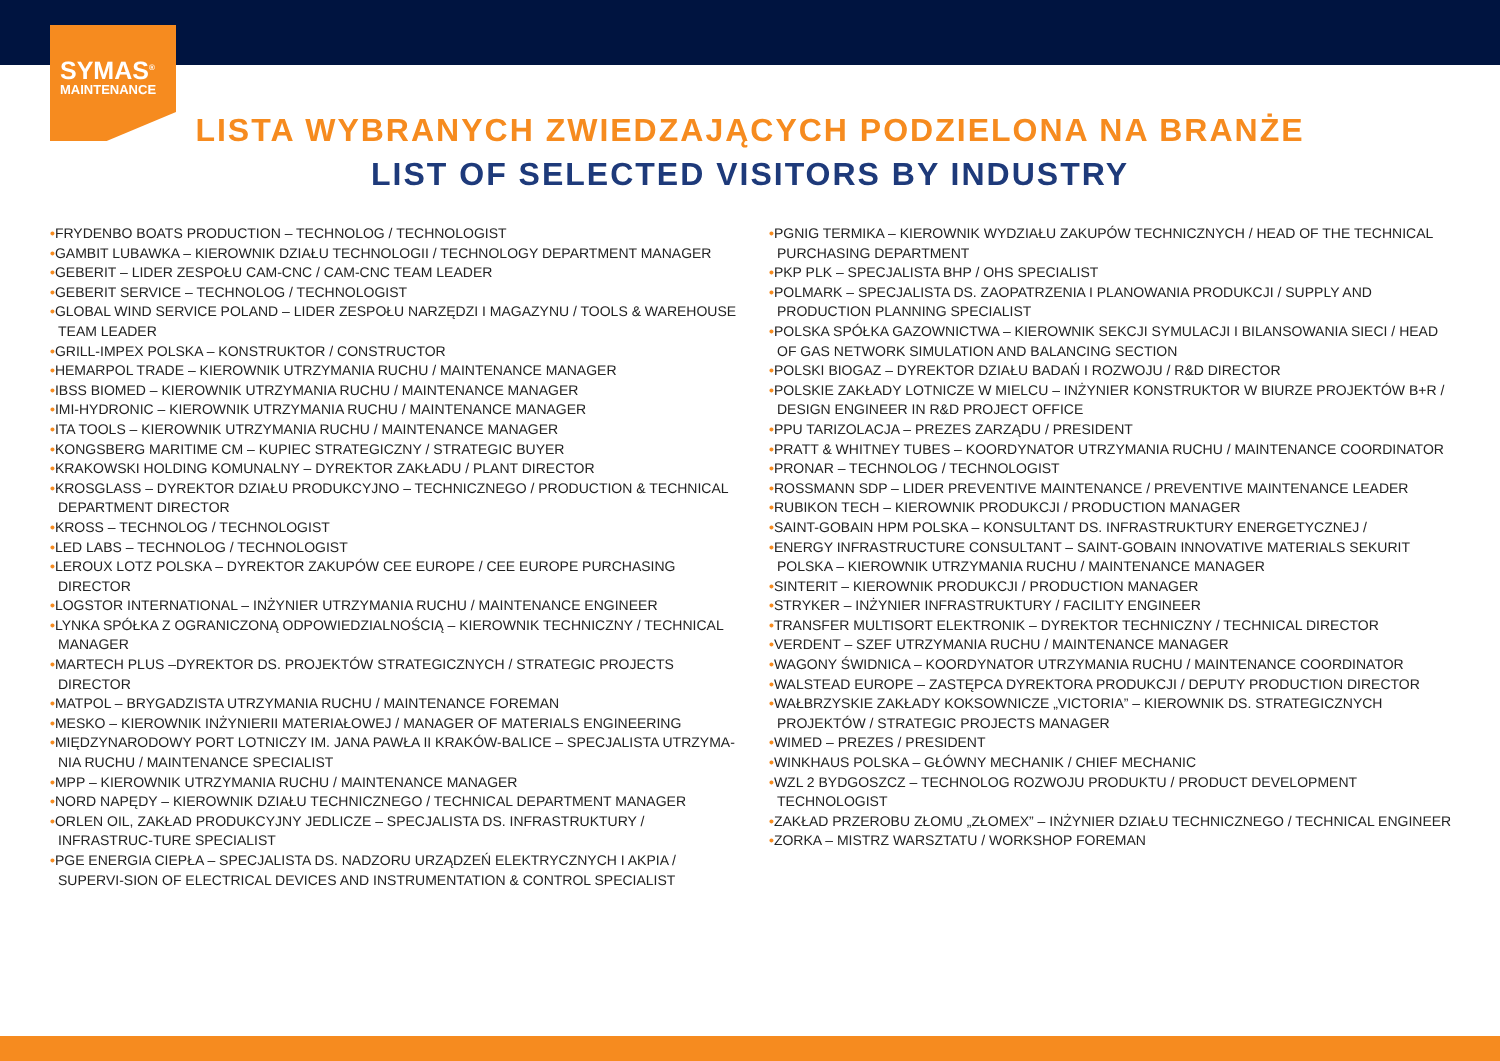SYMAS<sup>®</sup>
MAINTENANCE
LISTA WYBRANYCH ZWIEDZAJĄCYCH PODZIELONA NA BRANŻE
LIST OF SELECTED VISITORS BY INDUSTRY
•FRYDENBO BOATS PRODUCTION – TECHNOLOG / TECHNOLOGIST
•GAMBIT LUBAWKA – KIEROWNIK DZIAŁU TECHNOLOGII / TECHNOLOGY DEPARTMENT MANAGER
•GEBERIT – LIDER ZESPOŁU CAM-CNC / CAM-CNC TEAM LEADER
•GEBERIT SERVICE – TECHNOLOG / TECHNOLOGIST
•GLOBAL WIND SERVICE POLAND – LIDER ZESPOŁU NARZĘDZI I MAGAZYNU / TOOLS & WAREHOUSE TEAM LEADER
•GRILL-IMPEX POLSKA – KONSTRUKTOR / CONSTRUCTOR
•HEMARPOL TRADE – KIEROWNIK UTRZYMANIA RUCHU / MAINTENANCE MANAGER
•IBSS BIOMED – KIEROWNIK UTRZYMANIA RUCHU / MAINTENANCE MANAGER
•IMI-HYDRONIC – KIEROWNIK UTRZYMANIA RUCHU / MAINTENANCE MANAGER
•ITA TOOLS – KIEROWNIK UTRZYMANIA RUCHU / MAINTENANCE MANAGER
•KONGSBERG MARITIME CM – KUPIEC STRATEGICZNY / STRATEGIC BUYER
•KRAKOWSKI HOLDING KOMUNALNY – DYREKTOR ZAKŁADU / PLANT DIRECTOR
•KROSGLASS – DYREKTOR DZIAŁU PRODUKCYJNO – TECHNICZNEGO / PRODUCTION & TECHNICAL DEPARTMENT DIRECTOR
•KROSS – TECHNOLOG / TECHNOLOGIST
•LED LABS – TECHNOLOG / TECHNOLOGIST
•LEROUX LOTZ POLSKA – DYREKTOR ZAKUPÓW CEE EUROPE / CEE EUROPE PURCHASING DIRECTOR
•LOGSTOR INTERNATIONAL – INŻYNIER UTRZYMANIA RUCHU / MAINTENANCE ENGINEER
•LYNKA SPÓŁKA Z OGRANICZONĄ ODPOWIEDZIALNOŚCIĄ – KIEROWNIK TECHNICZNY / TECHNICAL MANAGER
•MARTECH PLUS –DYREKTOR DS. PROJEKTÓW STRATEGICZNYCH / STRATEGIC PROJECTS DIRECTOR
•MATPOL – BRYGADZISTA UTRZYMANIA RUCHU / MAINTENANCE FOREMAN
•MESKO – KIEROWNIK INŻYNIERII MATERIAŁOWEJ / MANAGER OF MATERIALS ENGINEERING
•MIĘDZYNARODOWY PORT LOTNICZY IM. JANA PAWŁA II KRAKÓW-BALICE – SPECJALISTA UTRZYMA-NIA RUCHU / MAINTENANCE SPECIALIST
•MPP – KIEROWNIK UTRZYMANIA RUCHU / MAINTENANCE MANAGER
•NORD NAPĘDY – KIEROWNIK DZIAŁU TECHNICZNEGO / TECHNICAL DEPARTMENT MANAGER
•ORLEN OIL, ZAKŁAD PRODUKCYJNY JEDLICZE – SPECJALISTA DS. INFRASTRUKTURY / INFRASTRUC-TURE SPECIALIST
•PGE ENERGIA CIEPŁA – SPECJALISTA DS. NADZORU URZĄDZEŃ ELEKTRYCZNYCH I AKPIA / SUPERVI-SION OF ELECTRICAL DEVICES AND INSTRUMENTATION & CONTROL SPECIALIST
•PGNIG TERMIKA – KIEROWNIK WYDZIAŁU ZAKUPÓW TECHNICZNYCH / HEAD OF THE TECHNICAL PURCHASING DEPARTMENT
•PKP PLK – SPECJALISTA BHP / OHS SPECIALIST
•POLMARK – SPECJALISTA DS. ZAOPATRZENIA I PLANOWANIA PRODUKCJI / SUPPLY AND PRODUCTION PLANNING SPECIALIST
•POLSKA SPÓŁKA GAZOWNICTWA – KIEROWNIK SEKCJI SYMULACJI I BILANSOWANIA SIECI / HEAD OF GAS NETWORK SIMULATION AND BALANCING SECTION
•POLSKI BIOGAZ – DYREKTOR DZIAŁU BADAŃ I ROZWOJU / R&D DIRECTOR
•POLSKIE ZAKŁADY LOTNICZE W MIELCU – INŻYNIER KONSTRUKTOR W BIURZE PROJEKTÓW B+R / DESIGN ENGINEER IN R&D PROJECT OFFICE
•PPU TARIZOLACJA – PREZES ZARZĄDU / PRESIDENT
•PRATT & WHITNEY TUBES – KOORDYNATOR UTRZYMANIA RUCHU / MAINTENANCE COORDINATOR
•PRONAR – TECHNOLOG / TECHNOLOGIST
•ROSSMANN SDP – LIDER PREVENTIVE MAINTENANCE / PREVENTIVE MAINTENANCE LEADER
•RUBIKON TECH – KIEROWNIK PRODUKCJI / PRODUCTION MANAGER
•SAINT-GOBAIN HPM POLSKA – KONSULTANT DS. INFRASTRUKTURY ENERGETYCZNEJ /
•ENERGY INFRASTRUCTURE CONSULTANT – SAINT-GOBAIN INNOVATIVE MATERIALS SEKURIT POLSKA – KIEROWNIK UTRZYMANIA RUCHU / MAINTENANCE MANAGER
•SINTERIT – KIEROWNIK PRODUKCJI / PRODUCTION MANAGER
•STRYKER – INŻYNIER INFRASTRUKTURY / FACILITY ENGINEER
•TRANSFER MULTISORT ELEKTRONIK – DYREKTOR TECHNICZNY / TECHNICAL DIRECTOR
•VERDENT – SZEF UTRZYMANIA RUCHU / MAINTENANCE MANAGER
•WAGONY ŚWIDNICA – KOORDYNATOR UTRZYMANIA RUCHU / MAINTENANCE COORDINATOR
•WALSTEAD EUROPE – ZASTĘPCA DYREKTORA PRODUKCJI / DEPUTY PRODUCTION DIRECTOR
•WAŁBRZYSKIE ZAKŁADY KOKSOWNICZE „VICTORIA” – KIEROWNIK DS. STRATEGICZNYCH PROJEKTÓW / STRATEGIC PROJECTS MANAGER
•WIMED – PREZES / PRESIDENT
•WINKHAUS POLSKA – GŁÓWNY MECHANIK / CHIEF MECHANIC
•WZL 2 BYDGOSZCZ – TECHNOLOG ROZWOJU PRODUKTU / PRODUCT DEVELOPMENT TECHNOLOGIST
•ZAKŁAD PRZEROBU ZŁOMU „ZŁOMEX” – INŻYNIER DZIAŁU TECHNICZNEGO / TECHNICAL ENGINEER
•ZORKA – MISTRZ WARSZTATU / WORKSHOP FOREMAN